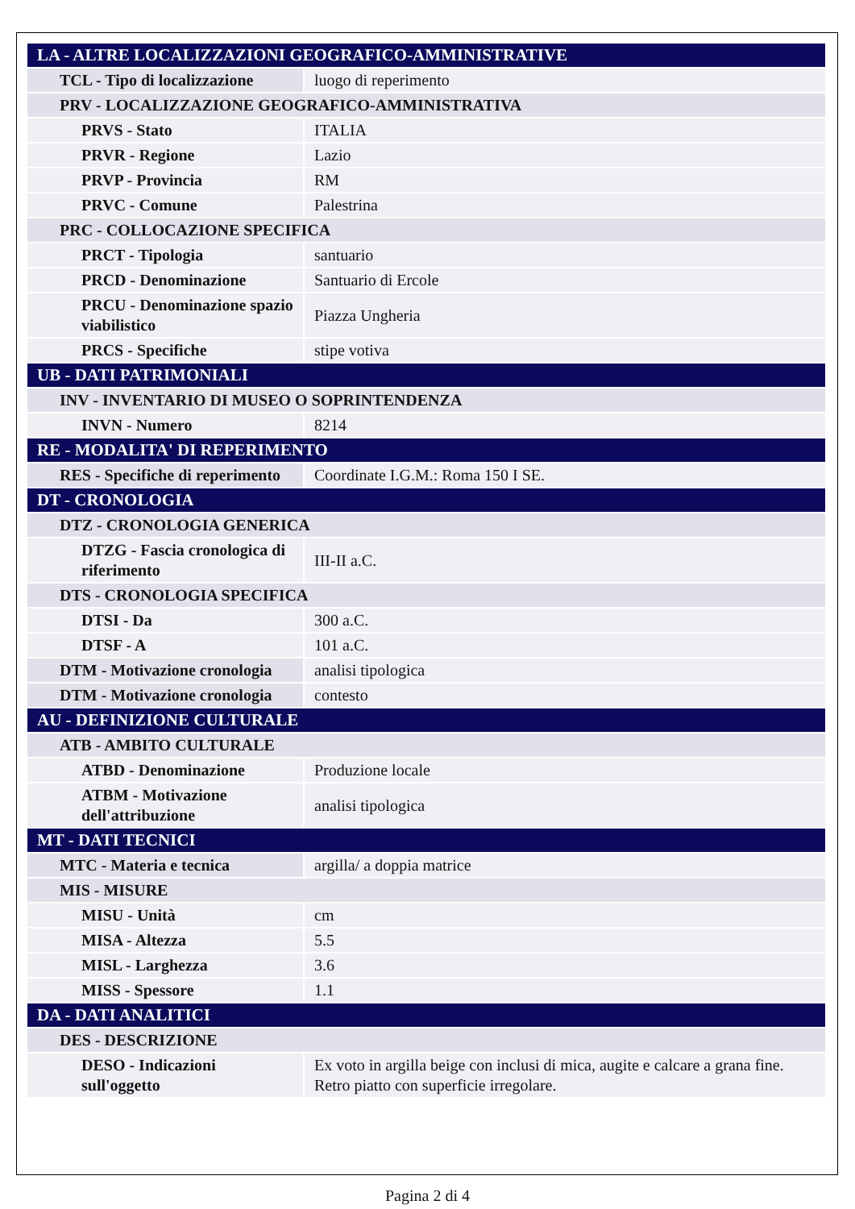| LA - ALTRE LOCALIZZAZIONI GEOGRAFICO-AMMINISTRATIVE | |
| TCL - Tipo di localizzazione | luogo di reperimento |
| PRV - LOCALIZZAZIONE GEOGRAFICO-AMMINISTRATIVA | |
| PRVS - Stato | ITALIA |
| PRVR - Regione | Lazio |
| PRVP - Provincia | RM |
| PRVC - Comune | Palestrina |
| PRC - COLLOCAZIONE SPECIFICA | |
| PRCT - Tipologia | santuario |
| PRCD - Denominazione | Santuario di Ercole |
| PRCU - Denominazione spazio viabilistico | Piazza Ungheria |
| PRCS - Specifiche | stipe votiva |
| UB - DATI PATRIMONIALI | |
| INV - INVENTARIO DI MUSEO O SOPRINTENDENZA | |
| INVN - Numero | 8214 |
| RE - MODALITA' DI REPERIMENTO | |
| RES - Specifiche di reperimento | Coordinate I.G.M.: Roma 150 I SE. |
| DT - CRONOLOGIA | |
| DTZ - CRONOLOGIA GENERICA | |
| DTZG - Fascia cronologica di riferimento | III-II a.C. |
| DTS - CRONOLOGIA SPECIFICA | |
| DTSI - Da | 300 a.C. |
| DTSF - A | 101 a.C. |
| DTM - Motivazione cronologia | analisi tipologica |
| DTM - Motivazione cronologia | contesto |
| AU - DEFINIZIONE CULTURALE | |
| ATB - AMBITO CULTURALE | |
| ATBD - Denominazione | Produzione locale |
| ATBM - Motivazione dell'attribuzione | analisi tipologica |
| MT - DATI TECNICI | |
| MTC - Materia e tecnica | argilla/ a doppia matrice |
| MIS - MISURE | |
| MISU - Unità | cm |
| MISA - Altezza | 5.5 |
| MISL - Larghezza | 3.6 |
| MISS - Spessore | 1.1 |
| DA - DATI ANALITICI | |
| DES - DESCRIZIONE | |
| DESO - Indicazioni sull'oggetto | Ex voto in argilla beige con inclusi di mica, augite e calcare a grana fine. Retro piatto con superficie irregolare. |
Pagina 2 di 4